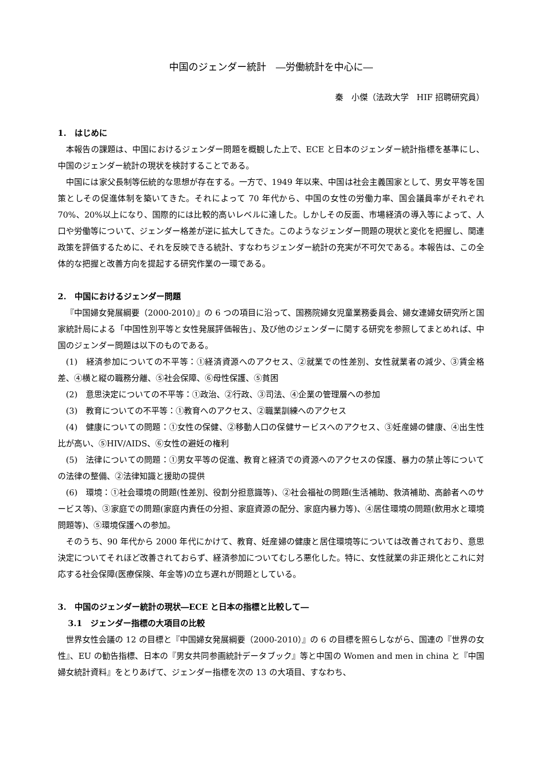中国のジェンダー統計　―労働統計を中心に―
秦　小傑（法政大学　HIF 招聘研究員）
1.　はじめに
本報告の課題は、中国におけるジェンダー問題を概観した上で、ECE と日本のジェンダー統計指標を基準にし、中国のジェンダー統計の現状を検討することである。
中国には家父長制等伝統的な思想が存在する。一方で、1949 年以来、中国は社会主義国家として、男女平等を国策としその促進体制を築いてきた。それによって 70 年代から、中国の女性の労働力率、国会議員率がそれぞれ 70%、20%以上になり、国際的には比較的高いレベルに達した。しかしその反面、市場経済の導入等によって、人口や労働等について、ジェンダー格差が逆に拡大してきた。このようなジェンダー問題の現状と変化を把握し、関連政策を評価するために、それを反映できる統計、すなわちジェンダー統計の充実が不可欠である。本報告は、この全体的な把握と改善方向を提起する研究作業の一環である。
2.　中国におけるジェンダー問題
『中国婦女発展綱要（2000-2010）』の 6 つの項目に沿って、国務院婦女児童業務委員会、婦女連婦女研究所と国家統計局による「中国性別平等と女性発展評価報告」、及び他のジェンダーに関する研究を参照してまとめれば、中国のジェンダー問題は以下のものである。
(1)　経済参加についての不平等：①経済資源へのアクセス、②就業での性差別、女性就業者の減少、③賃金格差、④横と縦の職務分離、⑤社会保障、⑥母性保護、⑤貧困
(2)　意思決定についての不平等：①政治、②行政、③司法、④企業の管理層への参加
(3)　教育についての不平等：①教育へのアクセス、②職業訓練へのアクセス
(4)　健康についての問題：①女性の保健、②移動人口の保健サービスへのアクセス、③妊産婦の健康、④出生性比が高い、⑤HIV/AIDS、⑥女性の避妊の権利
(5)　法律についての問題：①男女平等の促進、教育と経済での資源へのアクセスの保護、暴力の禁止等についての法律の整備、②法律知識と援助の提供
(6)　環境：①社会環境の問題(性差別、役割分担意識等)、②社会福祉の問題(生活補助、救済補助、高齢者へのサービス等)、③家庭での問題(家庭内責任の分担、家庭資源の配分、家庭内暴力等)、④居住環境の問題(飲用水と環境問題等)、⑤環境保護への参加。
そのうち、90 年代から 2000 年代にかけて、教育、妊産婦の健康と居住環境等については改善されており、意思決定についてそれほど改善されておらず、経済参加についてむしろ悪化した。特に、女性就業の非正規化とこれに対応する社会保障(医療保険、年金等)の立ち遅れが問題としている。
3.　中国のジェンダー統計の現状―ECE と日本の指標と比較して―
3.1　ジェンダー指標の大項目の比較
世界女性会議の 12 の目標と『中国婦女発展綱要（2000-2010）』の 6 の目標を照らしながら、国連の『世界の女性』、EU の勧告指標、日本の『男女共同参画統計データブック』等と中国の Women and men in china と『中国婦女統計資料』をとりあげて、ジェンダー指標を次の 13 の大項目、すなわち、